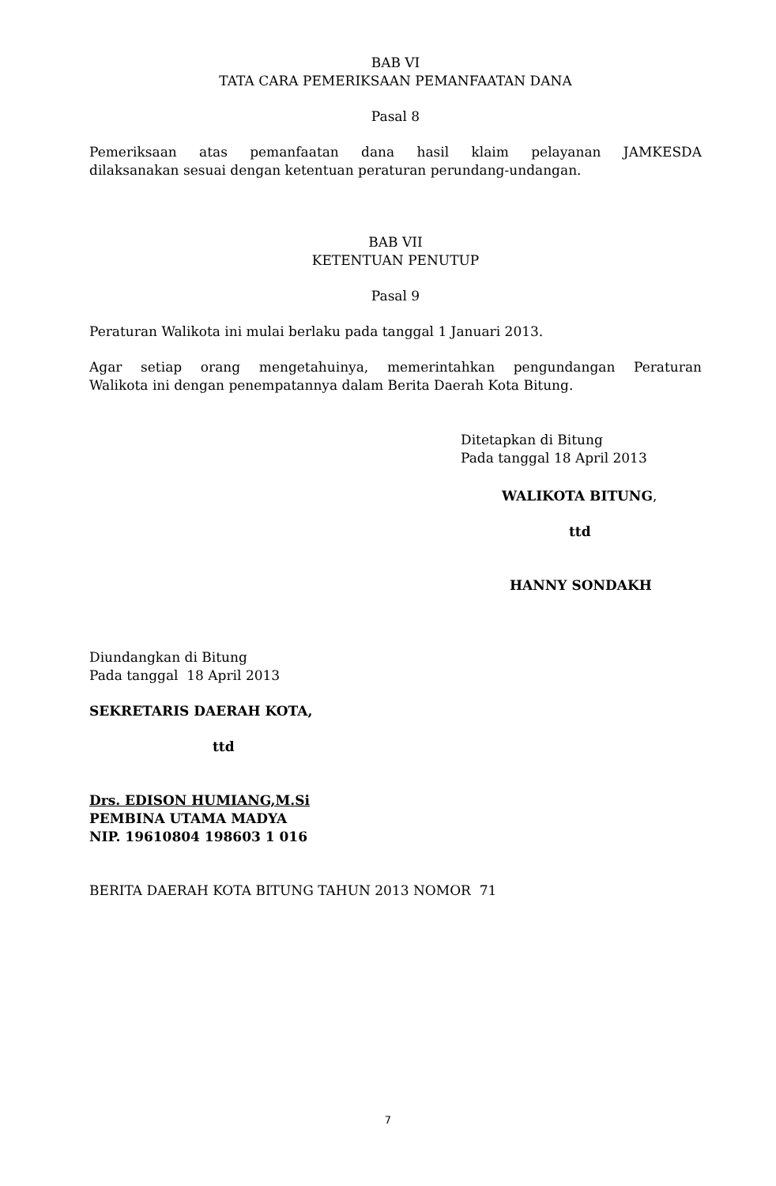BAB VI
TATA CARA PEMERIKSAAN PEMANFAATAN DANA
Pasal 8
Pemeriksaan atas pemanfaatan dana hasil klaim pelayanan JAMKESDA
dilaksanakan sesuai dengan ketentuan peraturan perundang-undangan.
BAB VII
KETENTUAN PENUTUP
Pasal 9
Peraturan Walikota ini mulai berlaku pada tanggal 1 Januari 2013.
Agar setiap orang mengetahuinya, memerintahkan pengundangan Peraturan
Walikota ini dengan penempatannya dalam Berita Daerah Kota Bitung.
Ditetapkan di Bitung
Pada tanggal 18 April 2013
WALIKOTA BITUNG,
ttd
HANNY SONDAKH
Diundangkan di Bitung
Pada tanggal 18 April 2013
SEKRETARIS DAERAH KOTA,
ttd
Drs. EDISON HUMIANG,M.Si
PEMBINA UTAMA MADYA
NIP. 19610804 198603 1 016
BERITA DAERAH KOTA BITUNG TAHUN 2013 NOMOR 71
7